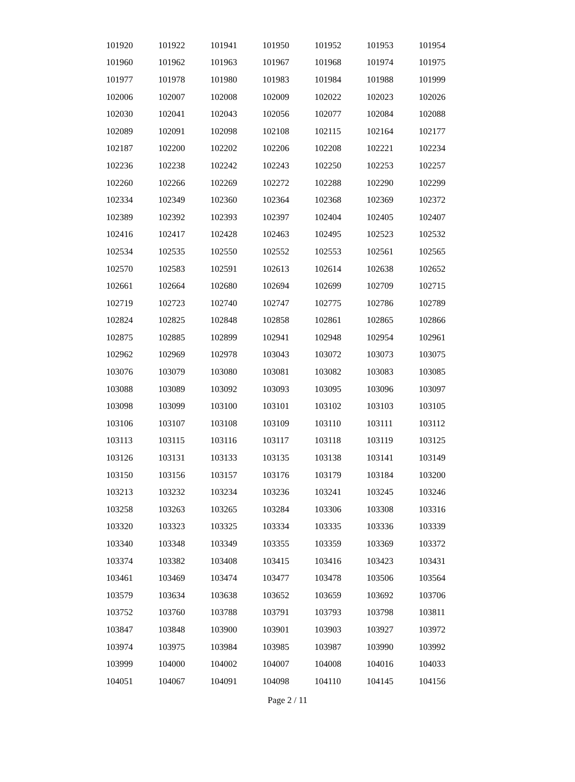| 101920 | 101922 | 101941 | 101950 | 101952 | 101953 | 101954 |
| 101960 | 101962 | 101963 | 101967 | 101968 | 101974 | 101975 |
| 101977 | 101978 | 101980 | 101983 | 101984 | 101988 | 101999 |
| 102006 | 102007 | 102008 | 102009 | 102022 | 102023 | 102026 |
| 102030 | 102041 | 102043 | 102056 | 102077 | 102084 | 102088 |
| 102089 | 102091 | 102098 | 102108 | 102115 | 102164 | 102177 |
| 102187 | 102200 | 102202 | 102206 | 102208 | 102221 | 102234 |
| 102236 | 102238 | 102242 | 102243 | 102250 | 102253 | 102257 |
| 102260 | 102266 | 102269 | 102272 | 102288 | 102290 | 102299 |
| 102334 | 102349 | 102360 | 102364 | 102368 | 102369 | 102372 |
| 102389 | 102392 | 102393 | 102397 | 102404 | 102405 | 102407 |
| 102416 | 102417 | 102428 | 102463 | 102495 | 102523 | 102532 |
| 102534 | 102535 | 102550 | 102552 | 102553 | 102561 | 102565 |
| 102570 | 102583 | 102591 | 102613 | 102614 | 102638 | 102652 |
| 102661 | 102664 | 102680 | 102694 | 102699 | 102709 | 102715 |
| 102719 | 102723 | 102740 | 102747 | 102775 | 102786 | 102789 |
| 102824 | 102825 | 102848 | 102858 | 102861 | 102865 | 102866 |
| 102875 | 102885 | 102899 | 102941 | 102948 | 102954 | 102961 |
| 102962 | 102969 | 102978 | 103043 | 103072 | 103073 | 103075 |
| 103076 | 103079 | 103080 | 103081 | 103082 | 103083 | 103085 |
| 103088 | 103089 | 103092 | 103093 | 103095 | 103096 | 103097 |
| 103098 | 103099 | 103100 | 103101 | 103102 | 103103 | 103105 |
| 103106 | 103107 | 103108 | 103109 | 103110 | 103111 | 103112 |
| 103113 | 103115 | 103116 | 103117 | 103118 | 103119 | 103125 |
| 103126 | 103131 | 103133 | 103135 | 103138 | 103141 | 103149 |
| 103150 | 103156 | 103157 | 103176 | 103179 | 103184 | 103200 |
| 103213 | 103232 | 103234 | 103236 | 103241 | 103245 | 103246 |
| 103258 | 103263 | 103265 | 103284 | 103306 | 103308 | 103316 |
| 103320 | 103323 | 103325 | 103334 | 103335 | 103336 | 103339 |
| 103340 | 103348 | 103349 | 103355 | 103359 | 103369 | 103372 |
| 103374 | 103382 | 103408 | 103415 | 103416 | 103423 | 103431 |
| 103461 | 103469 | 103474 | 103477 | 103478 | 103506 | 103564 |
| 103579 | 103634 | 103638 | 103652 | 103659 | 103692 | 103706 |
| 103752 | 103760 | 103788 | 103791 | 103793 | 103798 | 103811 |
| 103847 | 103848 | 103900 | 103901 | 103903 | 103927 | 103972 |
| 103974 | 103975 | 103984 | 103985 | 103987 | 103990 | 103992 |
| 103999 | 104000 | 104002 | 104007 | 104008 | 104016 | 104033 |
| 104051 | 104067 | 104091 | 104098 | 104110 | 104145 | 104156 |
Page 2 / 11